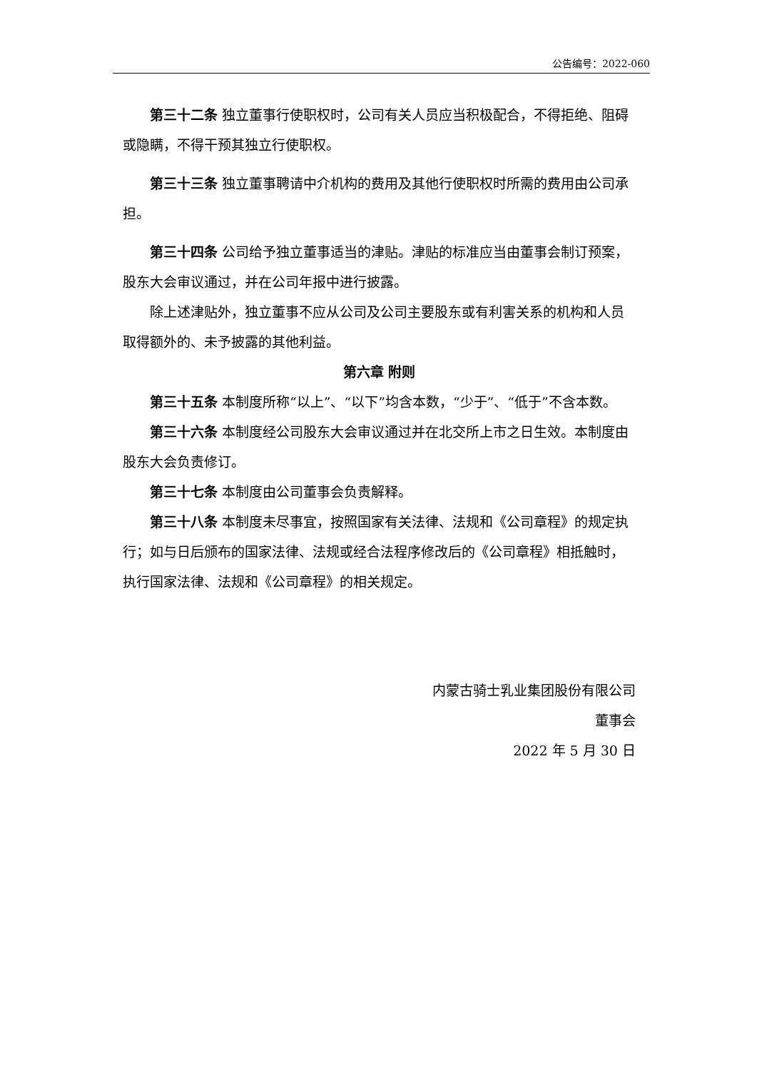公告编号：2022-060
第三十二条 独立董事行使职权时，公司有关人员应当积极配合，不得拒绝、阻碍或隐瞒，不得干预其独立行使职权。
第三十三条 独立董事聘请中介机构的费用及其他行使职权时所需的费用由公司承担。
第三十四条 公司给予独立董事适当的津贴。津贴的标准应当由董事会制订预案，股东大会审议通过，并在公司年报中进行披露。
除上述津贴外，独立董事不应从公司及公司主要股东或有利害关系的机构和人员取得额外的、未予披露的其他利益。
第六章 附则
第三十五条 本制度所称“以上”、“以下”均含本数，“少于”、“低于”不含本数。
第三十六条 本制度经公司股东大会审议通过并在北交所上市之日生效。本制度由股东大会负责修订。
第三十七条 本制度由公司董事会负责解释。
第三十八条 本制度未尽事宜，按照国家有关法律、法规和《公司章程》的规定执行；如与日后颁布的国家法律、法规或经合法程序修改后的《公司章程》相抵触时，执行国家法律、法规和《公司章程》的相关规定。
内蒙古骑士乳业集团股份有限公司
董事会
2022 年 5 月 30 日